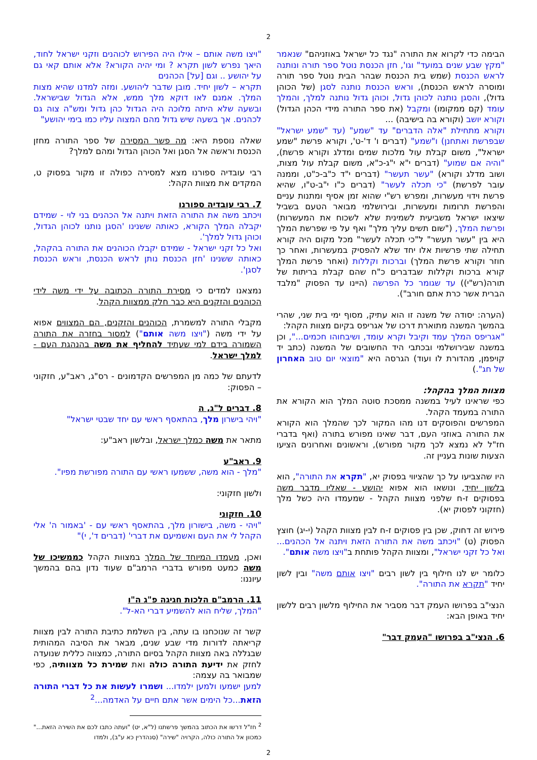2
הבימה כדי לקרוא את התורה "נגד כל ישראל באוזניהם" שנאמר "מקץ שבע שנים במועד" וגו', חזן הכנסת נוטל ספר תורה ונותנה לראש הכנסת (שמש בית הכנסת שבהר הבית נוטל ספר תורה ומוסרה לראש הכנסת), וראש הכנסת נותנה לסגן (של הכוהן גדול), והסגן נותנה לכוהן גדול, וכוהן גדול נותנה למלך, והמלך עומד (קם ממקומו) ומקבל (את ספר התורה מידי הכהן הגדול) וקורא יושב (וקורא בה בישיבה) ...
וקורא מתחילת "אלה הדברים" עד "שמע" (עד "שמע ישראל" שבפרשת ואתחנן) ו"שמע" (דברים ו' ד'-ט', וקורא פרשת "שמע ישראל", משום קבלת עול מלכות שמים ומדלג וקורא פרשת), "והיה אם שמוע" (דברים י"א י"ג-כ"א, משום קבלת עול מצות, ושוב מדלג וקורא) "עשר תעשר" (דברים י"ד כ"ב-כ"ט, וממנה עובר לפרשת) "כי תכלה לעשר" (דברים כ"ו י"ב-ט"ו, שהיא פרשת וידוי מעשרות, ומפרש רש"י שהוא זמן אסיף ומתנות עניים והפרשת תרומות ומעשרות, ובירושלמי מבואר הטעם בשביל שיצאו ישראל משביעית לשמינית שלא לשכוח את המעשרות) ופרשת המלך, ("שום תשים עליך מלך" ואף על פי שפרשת המלך היא בין "עשר תעשר" ל"כי תכלה לעשר" מכל מקום היה קורא תחילה שתי פרשיות אלו יחד שלא להפסיק במעשרות, ואחר כך חוזר וקורא פרשת המלך) וברכות וקללות (ואחר פרשת המלך קורא ברכות וקללות שבדברים כ"ח שהם קבלת בריתות של תורה(רש"י)) עד שגומר כל הפרשה (היינו עד הפסוק "מלבד הברית אשר כרת אתם חורב").
(הערה: יסודה של משנה זו הוא עתיק, מסוף ימי בית שני, שהרי בהמשך המשנה מתוארת דרכו של אגריפס בקיום מצוות הקהל:
"אגריפס המלך עמד וקיבל וקרא עומד, ושיבחוהו חכמים...", וכן במשנה שבירושלמי ובכתבי היד החשובים של המשנה (כתב יד קויפמן, מהדורת לו ועוד) הגרסה היא "מוצאי יום טוב האחרון של חג".)
מצוות המלך בהקהל:
כפי שראינו לעיל במשנה ממסכת סוטה המלך הוא הקורא את התורה במעמד הקהל.
המפרשים והפוסקים דנו מהו המקור לכך שהמלך הוא הקורא את התורה באוזני העם, דבר שאינו מפורש בתורה (ואף בדברי חז"ל לא נמצא לכך מקור מפורש), וראשונים ואחרונים הציעו הצעות שונות בעניין זה.
היו שהצביעו על כך שהציווי בפסוק יא, "תקרא את התורה", הוא בלשון יחיד, ונושאו הוא אפוא יהושע - שאליו מדבר משה בפסוקים ז-ח שלפני מצוות הקהל - שמעמדו היה כשל מלך (חזקוני לפסוק יא).
פירוש זה דחוק, שכן בין פסוקים ז-ח לבין מצוות הקהל (י-יג) חוצץ הפסוק (ט) "ויכתב משה את התורה הזאת ויתנה אל הכהנים... ואל כל זקני ישראל", ומצוות הקהל פותחת ב"ויצו משה אותם".
כלומר יש לנו חילוף בין לשון רבים "ויצו אותם משה" ובין לשון יחיד "תקרא את התורה".
הנצי"ב בפרושו העמק דבר מסביר את החילוף מלשון רבים ללשון יחיד באופן הבא:
6. הנצי"ב בפרושו "העמק דבר"
"ויצו משה אותם – אילו היה הפירוש לכוהנים וזקני ישראל לחוד, היאך נפרש לשון תקרא ? ומי יהיה הקורא? אלא אותם קאי גם על יהושע .. וגם [על] הכהנים
תקרא – לשון יחיד. מובן שדבר ליהושע. ומזה למדנו שהיא מצות המלך. אמנם לאו דוקא מלך ממש, אלא הגדול שבישראל. ובשעה שלא היתה מלוכה היה הגדול כהן גדול ומש"ה צוה גם לכהנים. אך בשעה שיש גדול מהם המצוה עליו כמו בימי יהושע"
שאלה נוספת היא: מה פשר המסירה של ספר התורה מחזן הכנסת וראשה אל הסגן ואל הכוהן הגדול ומהם למלך?
רבי עובדיה ספורנו מצא למסירה כפולה זו מקור בפסוק ט, המקדים את מצוות הקהל:
7. רבי עובדיה ספורנו
ויכתב משה את התורה הזאת ויתנה אל הכהנים בני לוי - שמידם יקבלה המלך הקורא, כאותה ששנינו 'הסגן נותנו לכוהן הגדול, וכוהן גדול למלך'.
ואל כל זקני ישראל - שמידם יקבלו הכוהנים את התורה בהקהל, כאותה ששנינו 'חזן הכנסת נותן לראש הכנסת, וראש הכנסת לסגן'.
נמצאנו למדים כי מסירת התורה הכתובה על ידי משה לידי הכוהנים והזקנים היא כבר חלק ממצוות הקהל.
מקבלי התורה למשמרת, הכוהנים והזקנים, הם המצווים אפוא על ידי משה ("ויצו משה אותם") למסור בחזרה את התורה השמורה בידם למי שעתיד להחליף את משה בהנהגת העם - למלך ישראל.
לדעתם של כמה מן המפרשים הקדמונים - רס"ג, ראב"ע, חזקוני – הפסוק:
8. דברים ל"ג, ה
"ויהי בישרון מלך, בהתאסף ראשי עם יחד שבטי ישראל"
מתאר את משה כמלך ישראל, ובלשון ראב"ע:
9. ראב"ע
"מלך - הוא משה, ששמעו ראשי עם התורה מפורשת מפיו".
ולשון חזקוני:
10. חזקוני
"ויהי - משה, בישורון מלך, בהתאסף ראשי עם - 'באמור ה' אלי הקהל לי את העם ואשמיעם את דברי' (דברים ד', י)"
ואכן, מעמדו המיוחד של המלך במצוות הקהל כממשיכו של משה כמעט מפורש בדברי הרמב"ם שעוד נדון בהם בהמשך עיוננו:
11. הרמב"ם הלכות חגיגה פ"ג ה"ו
"המלך, שליח הוא להשמיע דברי הא-ל".
קשר זה שנוכחנו בו עתה, בין השלמת כתיבת התורה לבין מצוות קריאתה לדורות מדי שבע שנים, מבאר את הסיבה המהותית שבגללה באה מצוות הקהל בסיום התורה, כמצווה כללית שנועדה לחזק את ידיעת התורה כולה ואת שמירת כל מצוותיה, כפי שמבואר בה עצמה:
למען ישמעו ולמען ילמדו... ושמרו לעשות את כל דברי התורה הזאת...כל הימים אשר אתם חיים על האדמה...<sup>2</sup>
<sup>2</sup> חז"ל דרשו את הכתוב בהמשך פרשתנו (ל"א, יט) "ועתה כתבו לכם את השירה הזאת..." כמכוון אל התורה כולה, הקרויה "שירה" (סנהדרין כא ע"ב), ולמדו
2